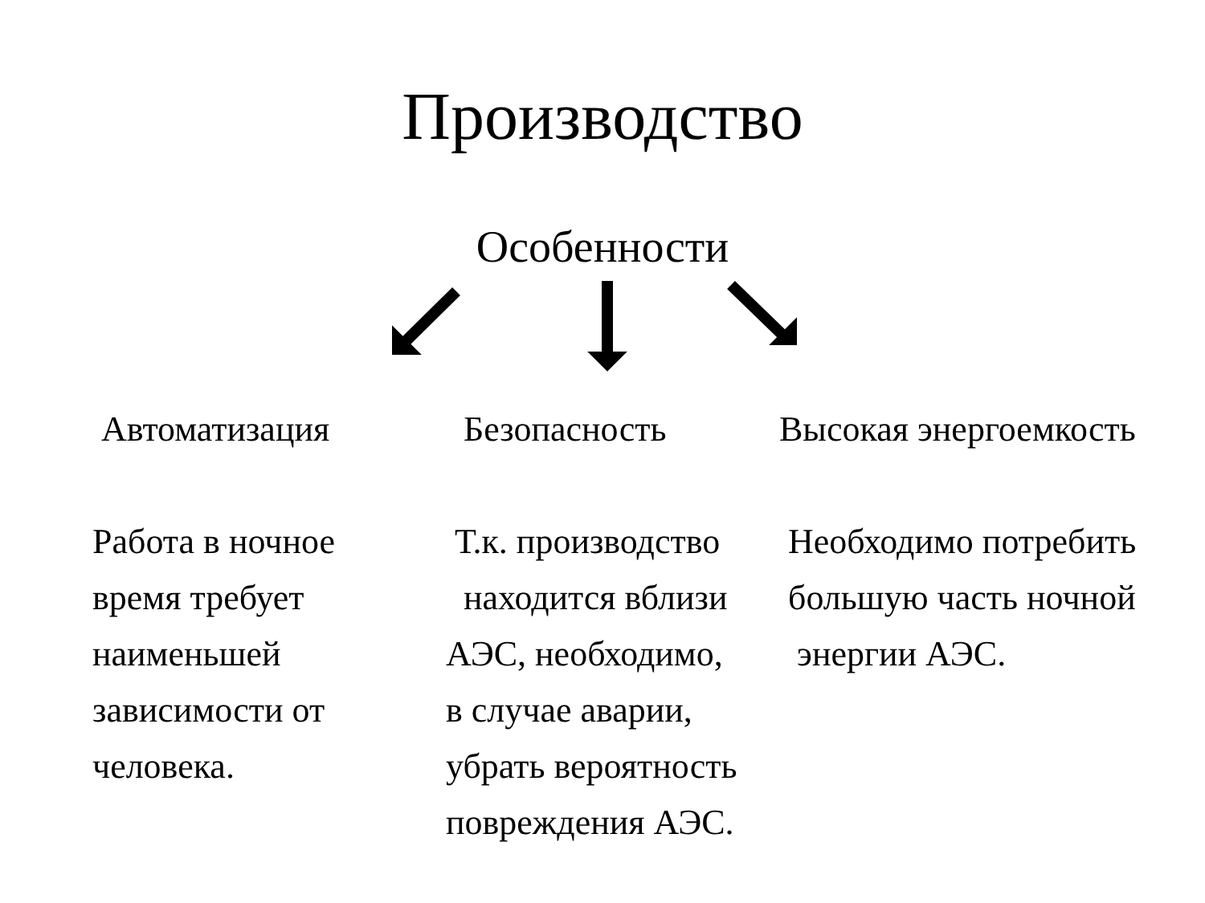Производство
Особенности
Автоматизация
Работа в ночное
время требует
наименьшей
зависимости от
человека.
Безопасность
Т.к. производство
находится вблизи
АЭС, необходимо,
в случае аварии,
убрать вероятность
повреждения АЭС.
Высокая энергоемкость
Необходимо потребить
большую часть ночной
энергии АЭС.